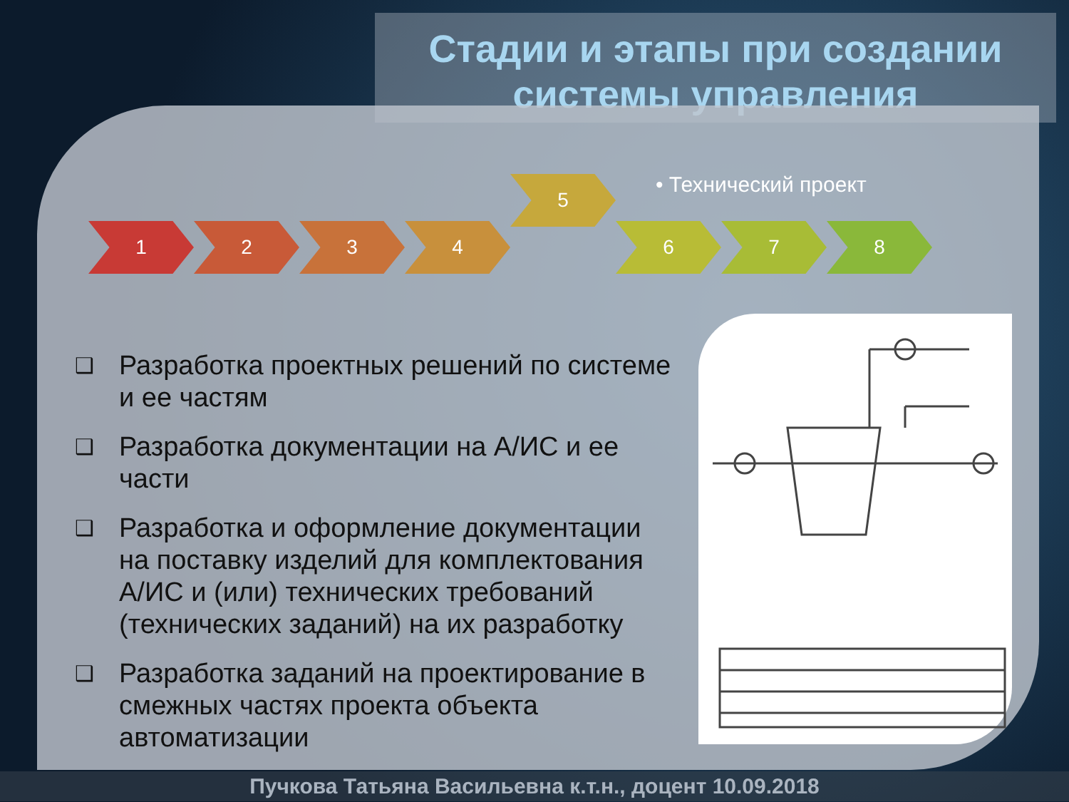Стадии и этапы при создании системы управления
1 2 3 4
5
6 7 8
• Технический проект
❑ Разработка проектных решений по системе и ее частям
❑ Разработка документации на А/ИС и ее части
❑ Разработка и оформление документации на поставку изделий для комплектования А/ИС и (или) технических требований (технических заданий) на их разработку
❑ Разработка заданий на проектирование в смежных частях проекта объекта автоматизации
Пучкова Татьяна Васильевна к.т.н., доцент 10.09.2018